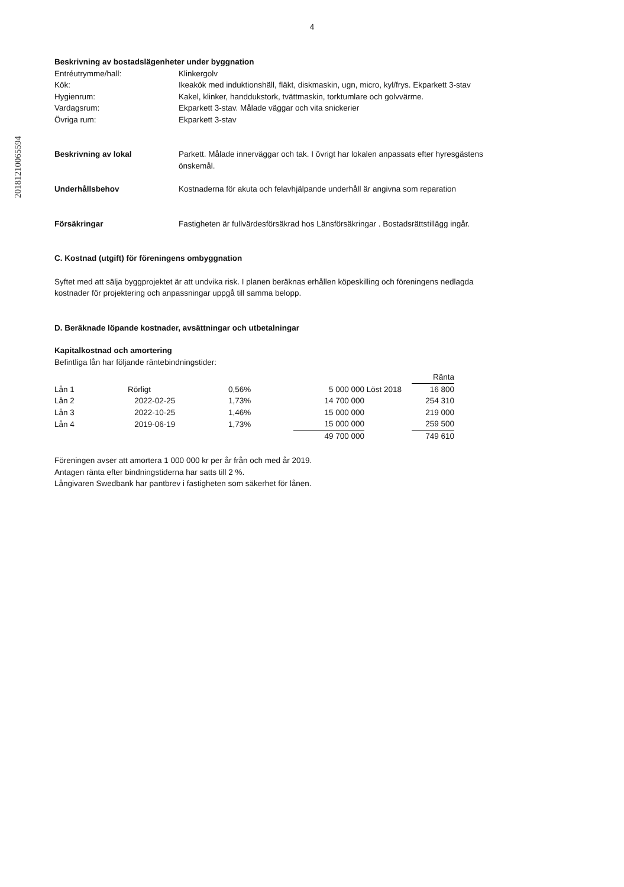4
20181210065594
Beskrivning av bostadslägenheter under byggnation
Entréutrymme/hall: Klinkergolv
Kök: Ikeakök med induktionshäll, fläkt, diskmaskin, ugn, micro, kyl/frys. Ekparkett 3-stav
Hygienrum: Kakel, klinker, handdukstork, tvättmaskin, torktumlare och golvvärme.
Vardagsrum: Ekparkett 3-stav. Målade väggar och vita snickerier
Övriga rum: Ekparkett 3-stav
Beskrivning av lokal Parkett. Målade innerväggar och tak. I övrigt har lokalen anpassats efter hyresgästens önskemål.
Underhållsbehov Kostnaderna för akuta och felavhjälpande underhåll är angivna som reparation
Försäkringar Fastigheten är fullvärdesförsäkrad hos Länsförsäkringar . Bostadsrättstillägg ingår.
C. Kostnad (utgift) för föreningens ombyggnation
Syftet med att sälja byggprojektet är att undvika risk. I planen beräknas erhållen köpeskilling och föreningens nedlagda kostnader för projektering och anpassningar uppgå till samma belopp.
D. Beräknade löpande kostnader, avsättningar och utbetalningar
Kapitalkostnad och amortering
Befintliga lån har följande räntebindningstider:
| | | | | | Ränta |
| Lån 1 | Rörligt | 0,56% | 5 000 000 | Löst 2018 | 16 800 |
| Lån 2 | 2022-02-25 | 1,73% | 14 700 000 | | 254 310 |
| Lån 3 | 2022-10-25 | 1,46% | 15 000 000 | | 219 000 |
| Lån 4 | 2019-06-19 | 1,73% | 15 000 000 | | 259 500 |
| | | | 49 700 000 | | 749 610 |
Föreningen avser att amortera 1 000 000 kr per år från och med år 2019.
Antagen ränta efter bindningstiderna har satts till 2 %.
Långivaren Swedbank har pantbrev i fastigheten som säkerhet för lånen.